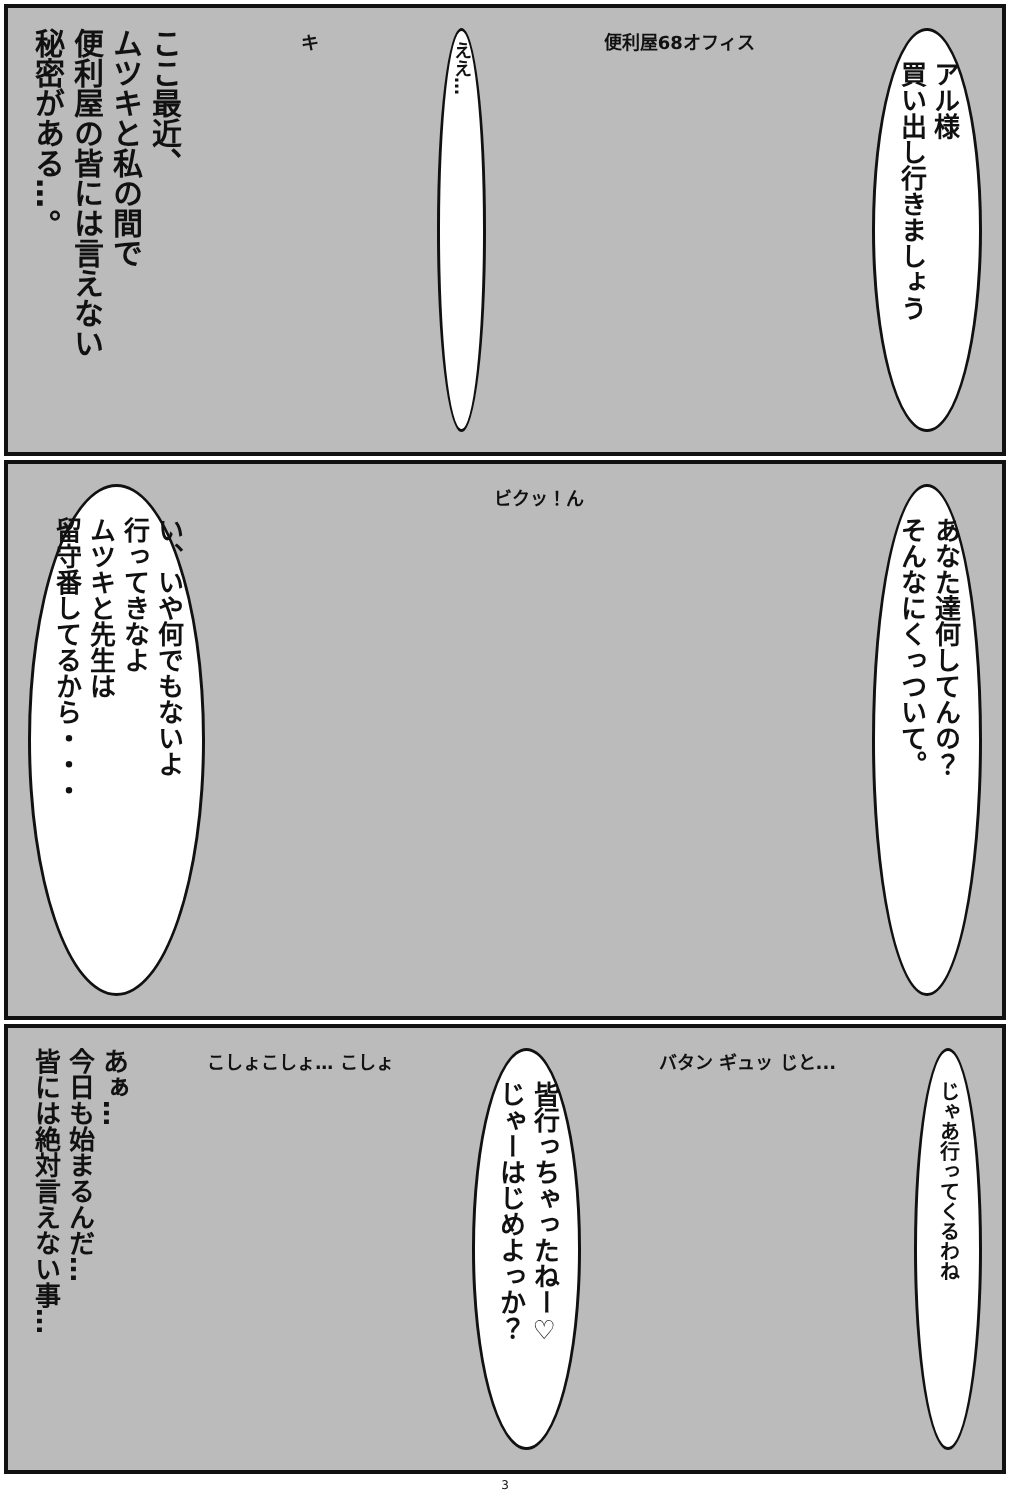アル様
買い出し行きましょう
便利屋68オフィス
ええ…
キ
ここ最近、
ムツキと私の間で
便利屋の皆には言えない
秘密がある…。
あなた達何してんの？
そんなにくっついて。
ビクッ！ん
い、いや何でもないよ
行ってきなよ
ムツキと先生は
留守番してるから・・・
じゃあ行ってくるわね
バタン ギュッ じと...
皆行っちゃったねー♡
じゃーはじめよっか？
こしょこしょ… こしょ
あぁ…
今日も始まるんだ…
皆には絶対言えない事…
3